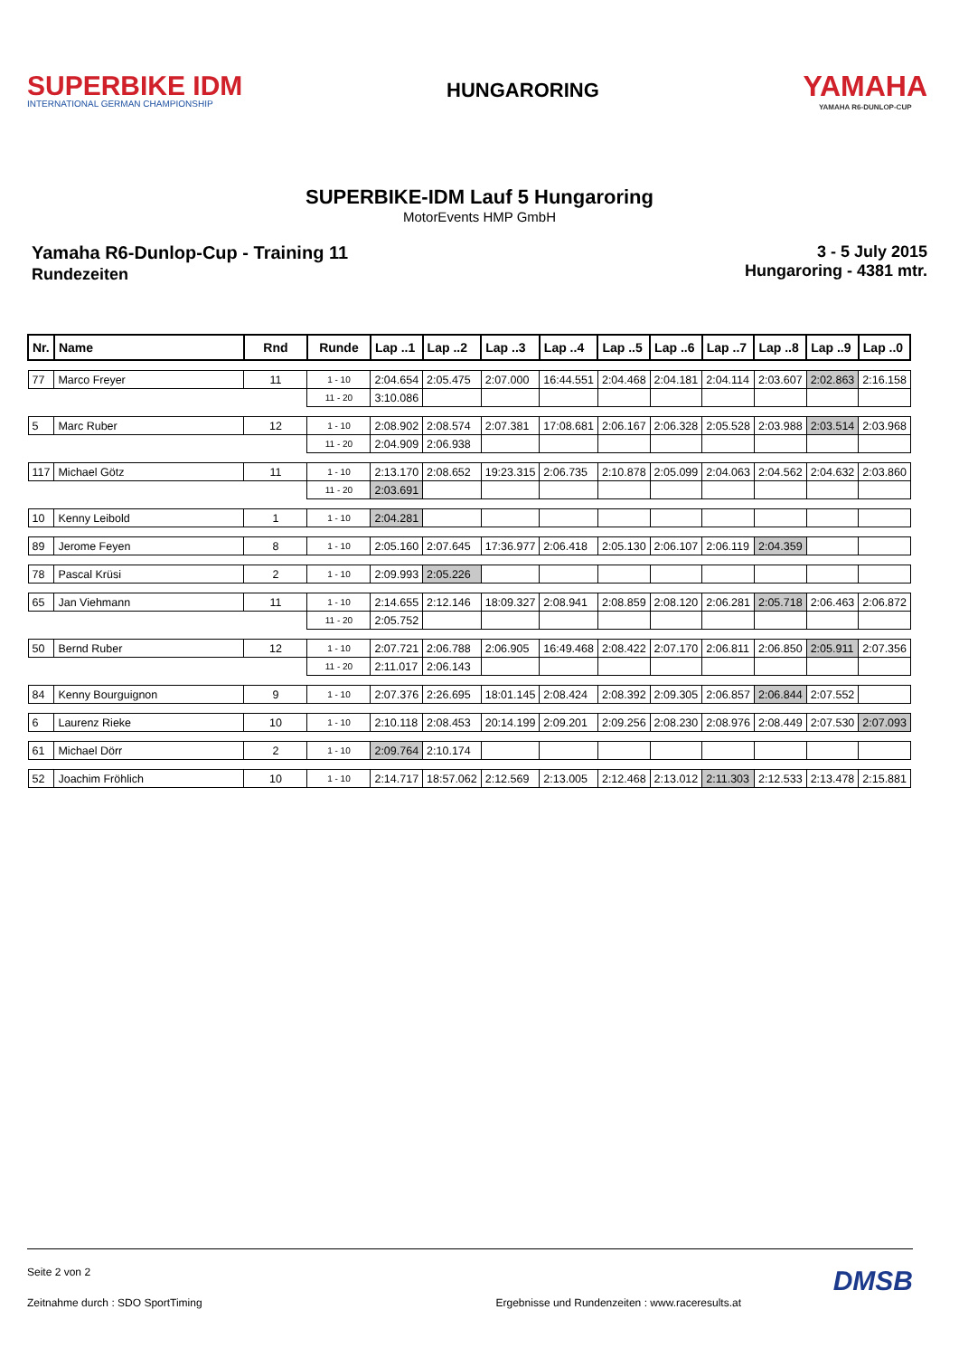SUPERBIKE IDM
INTERNATIONAL GERMAN CHAMPIONSHIP
HUNGARORING
YAMAHA
YAMAHA R6-DUNLOP-CUP
SUPERBIKE-IDM Lauf 5 Hungaroring
MotorEvents HMP GmbH
Yamaha R6-Dunlop-Cup - Training 11
Rundezeiten
3 - 5 July 2015
Hungaroring - 4381 mtr.
| Nr. | Name | Rnd | Runde | Lap ..1 | Lap ..2 | Lap ..3 | Lap ..4 | Lap ..5 | Lap ..6 | Lap ..7 | Lap ..8 | Lap ..9 | Lap ..0 |
| --- | --- | --- | --- | --- | --- | --- | --- | --- | --- | --- | --- | --- | --- |
| 77 | Marco Freyer | 11 | 1 - 10 | 2:04.654 | 2:05.475 | 2:07.000 | 16:44.551 | 2:04.468 | 2:04.181 | 2:04.114 | 2:03.607 | 2:02.863 | 2:16.158 |
| | | | 11 - 20 | 3:10.086 | | | | | | | | | |
| 5 | Marc Ruber | 12 | 1 - 10 | 2:08.902 | 2:08.574 | 2:07.381 | 17:08.681 | 2:06.167 | 2:06.328 | 2:05.528 | 2:03.988 | 2:03.514 | 2:03.968 |
| | | | 11 - 20 | 2:04.909 | 2:06.938 | | | | | | | | |
| 117 | Michael Götz | 11 | 1 - 10 | 2:13.170 | 2:08.652 | 19:23.315 | 2:06.735 | 2:10.878 | 2:05.099 | 2:04.063 | 2:04.562 | 2:04.632 | 2:03.860 |
| | | | 11 - 20 | 2:03.691 | | | | | | | | | |
| 10 | Kenny Leibold | 1 | 1 - 10 | 2:04.281 | | | | | | | | | |
| 89 | Jerome Feyen | 8 | 1 - 10 | 2:05.160 | 2:07.645 | 17:36.977 | 2:06.418 | 2:05.130 | 2:06.107 | 2:06.119 | 2:04.359 | | |
| 78 | Pascal Krüsi | 2 | 1 - 10 | 2:09.993 | 2:05.226 | | | | | | | | |
| 65 | Jan Viehmann | 11 | 1 - 10 | 2:14.655 | 2:12.146 | 18:09.327 | 2:08.941 | 2:08.859 | 2:08.120 | 2:06.281 | 2:05.718 | 2:06.463 | 2:06.872 |
| | | | 11 - 20 | 2:05.752 | | | | | | | | | |
| 50 | Bernd Ruber | 12 | 1 - 10 | 2:07.721 | 2:06.788 | 2:06.905 | 16:49.468 | 2:08.422 | 2:07.170 | 2:06.811 | 2:06.850 | 2:05.911 | 2:07.356 |
| | | | 11 - 20 | 2:11.017 | 2:06.143 | | | | | | | | |
| 84 | Kenny Bourguignon | 9 | 1 - 10 | 2:07.376 | 2:26.695 | 18:01.145 | 2:08.424 | 2:08.392 | 2:09.305 | 2:06.857 | 2:06.844 | 2:07.552 | |
| 6 | Laurenz Rieke | 10 | 1 - 10 | 2:10.118 | 2:08.453 | 20:14.199 | 2:09.201 | 2:09.256 | 2:08.230 | 2:08.976 | 2:08.449 | 2:07.530 | 2:07.093 |
| 61 | Michael Dörr | 2 | 1 - 10 | 2:09.764 | 2:10.174 | | | | | | | | |
| 52 | Joachim Fröhlich | 10 | 1 - 10 | 2:14.717 | 18:57.062 | 2:12.569 | 2:13.005 | 2:12.468 | 2:13.012 | 2:11.303 | 2:12.533 | 2:13.478 | 2:15.881 |
Seite 2 von 2 DMSB
Zeitnahme durch : SDO SportTiming Ergebnisse und Rundenzeiten : www.raceresults.at